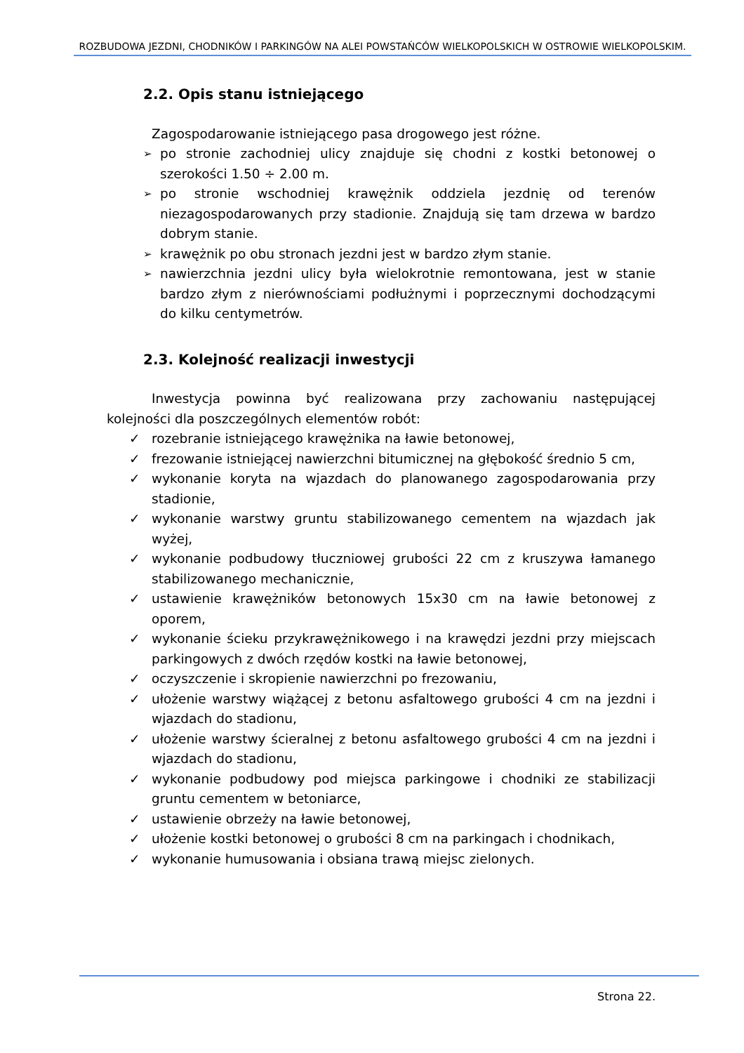ROZBUDOWA JEZDNI, CHODNIKÓW I PARKINGÓW NA ALEI POWSTAŃCÓW WIELKOPOLSKICH W OSTROWIE WIELKOPOLSKIM.
2.2. Opis stanu istniejącego
Zagospodarowanie istniejącego pasa drogowego jest różne.
➢ po stronie zachodniej ulicy znajduje się chodni z kostki betonowej o szerokości 1.50 ÷ 2.00 m.
➢ po stronie wschodniej krawężnik oddziela jezdnię od terenów niezagospodarowanych przy stadionie. Znajdują się tam drzewa w bardzo dobrym stanie.
➢ krawężnik po obu stronach jezdni jest w bardzo złym stanie.
➢ nawierzchnia jezdni ulicy była wielokrotnie remontowana, jest w stanie bardzo złym z nierównościami podłużnymi i poprzecznymi dochodzącymi do kilku centymetrów.
2.3. Kolejność realizacji inwestycji
Inwestycja powinna być realizowana przy zachowaniu następującej kolejności dla poszczególnych elementów robót:
✓ rozebranie istniejącego krawężnika na ławie betonowej,
✓ frezowanie istniejącej nawierzchni bitumicznej na głębokość średnio 5 cm,
✓ wykonanie koryta na wjazdach do planowanego zagospodarowania przy stadionie,
✓ wykonanie warstwy gruntu stabilizowanego cementem na wjazdach jak wyżej,
✓ wykonanie podbudowy tłuczniowej grubości 22 cm z kruszywa łamanego stabilizowanego mechanicznie,
✓ ustawienie krawężników betonowych 15x30 cm na ławie betonowej z oporem,
✓ wykonanie ścieku przykrawężnikowego i na krawędzi jezdni przy miejscach parkingowych z dwóch rzędów kostki na ławie betonowej,
✓ oczyszczenie i skropienie nawierzchni po frezowaniu,
✓ ułożenie warstwy wiążącej z betonu asfaltowego grubości 4 cm na jezdni i wjazdach do stadionu,
✓ ułożenie warstwy ścieralnej z betonu asfaltowego grubości 4 cm na jezdni i wjazdach do stadionu,
✓ wykonanie podbudowy pod miejsca parkingowe i chodniki ze stabilizacji gruntu cementem w betoniarce,
✓ ustawienie obrzeży na ławie betonowej,
✓ ułożenie kostki betonowej o grubości 8 cm na parkingach i chodnikach,
✓ wykonanie humusowania i obsiana trawą miejsc zielonych.
Strona 22.